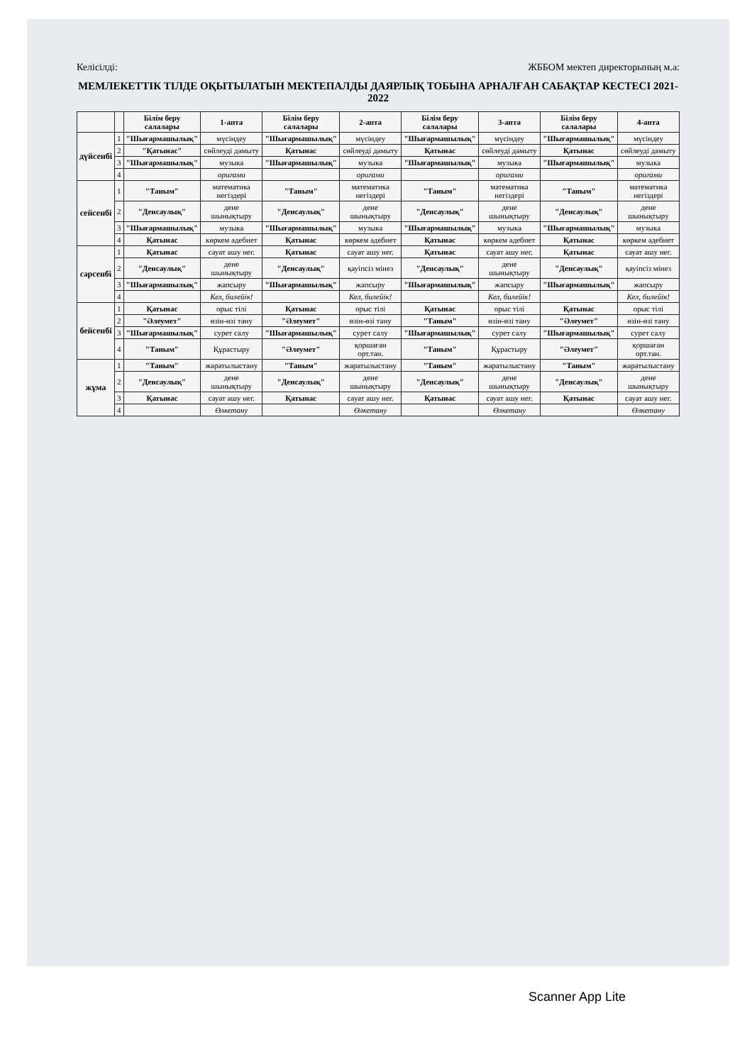Келісілді: ЖББОМ мектеп директорының м.а:
МЕМЛЕКЕТТІК ТІЛДЕ ОҚЫТЫЛАТЫН МЕКТЕПАЛДЫ ДАЯРЛЫҚ ТОБЫНА АРНАЛҒАН САБАҚТАР КЕСТЕСІ 2021-2022
| | | Білім беру салалары | 1-апта | Білім беру салалары | 2-апта | Білім беру салалары | 3-апта | Білім беру салалары | 4-апта |
| --- | --- | --- | --- | --- | --- | --- | --- | --- | --- |
| дүйсенбі | 1 | "Шығармашылық" | мүсіндеу | "Шығармашылық" | мүсіндеу | "Шығармашылық" | мүсіндеу | "Шығармашылық" | мүсіндеу |
| | 2 | "Қатынас" | сөйлеуді дамыту | Қатынас | сөйлеуді дамыту | Қатынас | сөйлеуді дамыту | Қатынас | сөйлеуді дамыту |
| | 3 | "Шығармашылық" | музыка | "Шығармашылық" | музыка | "Шығармашылық" | музыка | "Шығармашылық" | музыка |
| | 4 | | оригами | | оригами | | оригами | | оригами |
| сейсенбі | 1 | "Таным" | математика негіздері | "Таным" | математика негіздері | "Таным" | математика негіздері | "Таным" | математика негіздері |
| | 2 | "Денсаулық" | дене шынықтыру | "Денсаулық" | дене шынықтыру | "Денсаулық" | дене шынықтыру | "Денсаулық" | дене шынықтыру |
| | 3 | "Шығармашылық" | музыка | "Шығармашылық" | музыка | "Шығармашылық" | музыка | "Шығармашылық" | музыка |
| | 4 | Қатынас | көркем әдебиет | Қатынас | көркем әдебиет | Қатынас | көркем әдебиет | Қатынас | көркем әдебиет |
| сәрсенбі | 1 | Қатынас | сауат ашу нег. | Қатынас | сауат ашу нег. | Қатынас | сауат ашу нег. | Қатынас | сауат ашу нег. |
| | 2 | "Денсаулық" | дене шынықтыру | "Денсаулық" | қауіпсіз мінез | "Денсаулық" | дене шынықтыру | "Денсаулық" | қауіпсіз мінез |
| | 3 | "Шығармашылық" | жапсыру | "Шығармашылық" | жапсыру | "Шығармашылық" | жапсыру | "Шығармашылық" | жапсыру |
| | 4 | | Кел, билейік! | | Кел, билейік! | | Кел, билейік! | | Кел, билейік! |
| бейсенбі | 1 | Қатынас | орыс тілі | Қатынас | орыс тілі | Қатынас | орыс тілі | Қатынас | орыс тілі |
| | 2 | "Әлеумет" | өзін-өзі тану | "Әлеумет" | өзін-өзі тану | "Таным" | өзін-өзі тану | "Әлеумет" | өзін-өзі тану |
| | 3 | "Шығармашылық" | сурет салу | "Шығармашылық" | сурет салу | "Шығармашылық" | сурет салу | "Шығармашылық" | сурет салу |
| | 4 | "Таным" | Құрастыру | "Әлеумет" | қоршаған орт.тан. | "Таным" | Құрастыру | "Әлеумет" | қоршаған орт.тан. |
| жұма | 1 | "Таным" | жаратылыстану | "Таным" | жаратылыстану | "Таным" | жаратылыстану | "Таным" | жаратылыстану |
| | 2 | "Денсаулық" | дене шынықтыру | "Денсаулық" | дене шынықтыру | "Денсаулық" | дене шынықтыру | "Денсаулық" | дене шынықтыру |
| | 3 | Қатынас | сауат ашу нег. | Қатынас | сауат ашу нег. | Қатынас | сауат ашу нег. | Қатынас | сауат ашу нег. |
| | 4 | | Өлкетану | | Өлкетану | | Өлкетану | | Өлкетану |
Scanner App Lite